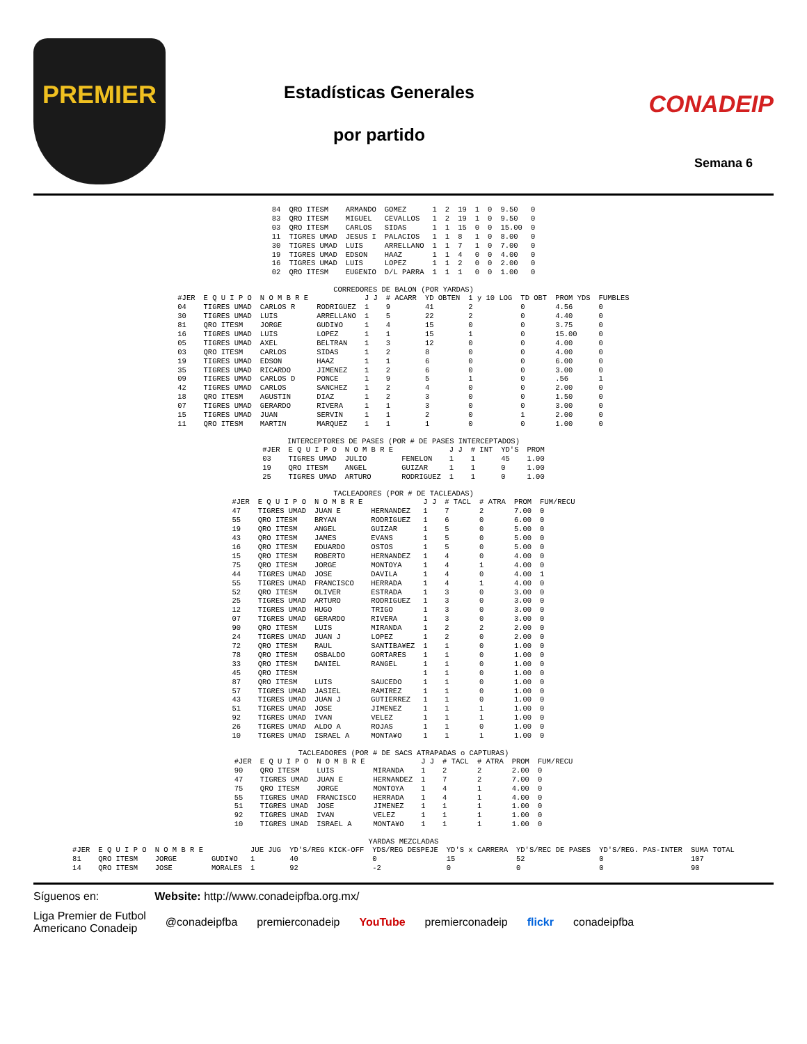PREMIER
Estadísticas Generales
por partido
CONADEIP
Semana 6
| 84 | QRO ITESM | ARMANDO | GOMEZ | 1 | 2 | 19 | 1 | 0 | 9.50 | 0 |
| 83 | QRO ITESM | MIGUEL | CEVALLOS | 1 | 2 | 19 | 1 | 0 | 9.50 | 0 |
| 03 | QRO ITESM | CARLOS | SIDAS | 1 | 1 | 15 | 0 | 0 | 15.00 | 0 |
| 11 | TIGRES UMAD | JESUS I | PALACIOS | 1 | 1 | 8 | 1 | 0 | 8.00 | 0 |
| 30 | TIGRES UMAD | LUIS | ARRELLANO | 1 | 1 | 7 | 1 | 0 | 7.00 | 0 |
| 19 | TIGRES UMAD | EDSON | HAAZ | 1 | 1 | 4 | 0 | 0 | 4.00 | 0 |
| 16 | TIGRES UMAD | LUIS | LOPEZ | 1 | 1 | 2 | 0 | 0 | 2.00 | 0 |
| 02 | QRO ITESM | EUGENIO | D/L PARRA | 1 | 1 | 1 | 0 | 0 | 1.00 | 0 |
CORREDORES DE BALON (POR YARDAS)
| #JER | E Q U I P O | N O M B R E | | J J | # ACARR | YD OBTEN | 1 y 10 LOG | TD OBT | PROM YDS | FUMBLES |
| --- | --- | --- | --- | --- | --- | --- | --- | --- | --- | --- |
| 04 | TIGRES UMAD | CARLOS R | RODRIGUEZ | 1 | 9 | 41 | 2 | 0 | 4.56 | 0 |
| 30 | TIGRES UMAD | LUIS | ARRELLANO | 1 | 5 | 22 | 2 | 0 | 4.40 | 0 |
| 81 | QRO ITESM | JORGE | GUDI¥O | 1 | 4 | 15 | 0 | 0 | 3.75 | 0 |
| 16 | TIGRES UMAD | LUIS | LOPEZ | 1 | 1 | 15 | 1 | 0 | 15.00 | 0 |
| 05 | TIGRES UMAD | AXEL | BELTRAN | 1 | 3 | 12 | 0 | 0 | 4.00 | 0 |
| 03 | QRO ITESM | CARLOS | SIDAS | 1 | 2 | 8 | 0 | 0 | 4.00 | 0 |
| 19 | TIGRES UMAD | EDSON | HAAZ | 1 | 1 | 6 | 0 | 0 | 6.00 | 0 |
| 35 | TIGRES UMAD | RICARDO | JIMENEZ | 1 | 2 | 6 | 0 | 0 | 3.00 | 0 |
| 09 | TIGRES UMAD | CARLOS D | PONCE | 1 | 9 | 5 | 1 | 0 | .56 | 1 |
| 42 | TIGRES UMAD | CARLOS | SANCHEZ | 1 | 2 | 4 | 0 | 0 | 2.00 | 0 |
| 18 | QRO ITESM | AGUSTIN | DIAZ | 1 | 2 | 3 | 0 | 0 | 1.50 | 0 |
| 07 | TIGRES UMAD | GERARDO | RIVERA | 1 | 1 | 3 | 0 | 0 | 3.00 | 0 |
| 15 | TIGRES UMAD | JUAN | SERVIN | 1 | 1 | 2 | 0 | 1 | 2.00 | 0 |
| 11 | QRO ITESM | MARTIN | MARQUEZ | 1 | 1 | 1 | 0 | 0 | 1.00 | 0 |
INTERCEPTORES DE PASES (POR # DE PASES INTERCEPTADOS)
| #JER | E Q U I P O | N O M B R E | | J J | # INT | YD'S | PROM |
| --- | --- | --- | --- | --- | --- | --- | --- |
| 03 | TIGRES UMAD | JULIO | FENELON | 1 | 1 | 45 | 1.00 |
| 19 | QRO ITESM | ANGEL | GUIZAR | 1 | 1 | 0 | 1.00 |
| 25 | TIGRES UMAD | ARTURO | RODRIGUEZ | 1 | 1 | 0 | 1.00 |
TACLEADORES (POR # DE TACLEADAS)
| #JER | E Q U I P O | N O M B R E | | J J | # TACL | # ATRA | PROM | FUM/RECU |
| --- | --- | --- | --- | --- | --- | --- | --- | --- |
| 47 | TIGRES UMAD | JUAN E | HERNANDEZ | 1 | 7 | 2 | 7.00 | 0 |
| 55 | QRO ITESM | BRYAN | RODRIGUEZ | 1 | 6 | 0 | 6.00 | 0 |
| 19 | QRO ITESM | ANGEL | GUIZAR | 1 | 5 | 0 | 5.00 | 0 |
| 43 | QRO ITESM | JAMES | EVANS | 1 | 5 | 0 | 5.00 | 0 |
| 16 | QRO ITESM | EDUARDO | OSTOS | 1 | 5 | 0 | 5.00 | 0 |
| 15 | QRO ITESM | ROBERTO | HERNANDEZ | 1 | 4 | 0 | 4.00 | 0 |
| 75 | QRO ITESM | JORGE | MONTOYA | 1 | 4 | 1 | 4.00 | 0 |
| 44 | TIGRES UMAD | JOSE | DAVILA | 1 | 4 | 0 | 4.00 | 1 |
| 55 | TIGRES UMAD | FRANCISCO | HERRADA | 1 | 4 | 1 | 4.00 | 0 |
| 52 | QRO ITESM | OLIVER | ESTRADA | 1 | 3 | 0 | 3.00 | 0 |
| 25 | TIGRES UMAD | ARTURO | RODRIGUEZ | 1 | 3 | 0 | 3.00 | 0 |
| 12 | TIGRES UMAD | HUGO | TRIGO | 1 | 3 | 0 | 3.00 | 0 |
| 07 | TIGRES UMAD | GERARDO | RIVERA | 1 | 3 | 0 | 3.00 | 0 |
| 90 | QRO ITESM | LUIS | MIRANDA | 1 | 2 | 2 | 2.00 | 0 |
| 24 | TIGRES UMAD | JUAN J | LOPEZ | 1 | 2 | 0 | 2.00 | 0 |
| 72 | QRO ITESM | RAUL | SANTIBA¥EZ | 1 | 1 | 0 | 1.00 | 0 |
| 78 | QRO ITESM | OSBALDO | GORTARES | 1 | 1 | 0 | 1.00 | 0 |
| 33 | QRO ITESM | DANIEL | RANGEL | 1 | 1 | 0 | 1.00 | 0 |
| 45 | QRO ITESM | | | 1 | 1 | 0 | 1.00 | 0 |
| 87 | QRO ITESM | LUIS | SAUCEDO | 1 | 1 | 0 | 1.00 | 0 |
| 57 | TIGRES UMAD | JASIEL | RAMIREZ | 1 | 1 | 0 | 1.00 | 0 |
| 43 | TIGRES UMAD | JUAN J | GUTIERREZ | 1 | 1 | 0 | 1.00 | 0 |
| 51 | TIGRES UMAD | JOSE | JIMENEZ | 1 | 1 | 1 | 1.00 | 0 |
| 92 | TIGRES UMAD | IVAN | VELEZ | 1 | 1 | 1 | 1.00 | 0 |
| 26 | TIGRES UMAD | ALDO A | ROJAS | 1 | 1 | 0 | 1.00 | 0 |
| 10 | TIGRES UMAD | ISRAEL A | MONTA¥O | 1 | 1 | 1 | 1.00 | 0 |
TACLEADORES (POR # DE SACS ATRAPADAS o CAPTURAS)
| #JER | E Q U I P O | N O M B R E | | J J | # TACL | # ATRA | PROM | FUM/RECU |
| --- | --- | --- | --- | --- | --- | --- | --- | --- |
| 90 | QRO ITESM | LUIS | MIRANDA | 1 | 2 | 2 | 2.00 | 0 |
| 47 | TIGRES UMAD | JUAN E | HERNANDEZ | 1 | 7 | 2 | 7.00 | 0 |
| 75 | QRO ITESM | JORGE | MONTOYA | 1 | 4 | 1 | 4.00 | 0 |
| 55 | TIGRES UMAD | FRANCISCO | HERRADA | 1 | 4 | 1 | 4.00 | 0 |
| 51 | TIGRES UMAD | JOSE | JIMENEZ | 1 | 1 | 1 | 1.00 | 0 |
| 92 | TIGRES UMAD | IVAN | VELEZ | 1 | 1 | 1 | 1.00 | 0 |
| 10 | TIGRES UMAD | ISRAEL A | MONTA¥O | 1 | 1 | 1 | 1.00 | 0 |
YARDAS MEZCLADAS
| #JER | E Q U I P O | N O M B R E | | JUE JUG | YD'S/REG KICK-OFF | YDS/REG DESPEJE | YD'S x CARRERA | YD'S/REC DE PASES | YD'S/REG. PAS-INTER | SUMA TOTAL |
| --- | --- | --- | --- | --- | --- | --- | --- | --- | --- | --- |
| 81 | QRO ITESM | JORGE | GUDI¥O | 1 | 40 | 0 | 15 | 52 | 0 | 107 |
| 14 | QRO ITESM | JOSE | MORALES | 1 | 92 | -2 | 0 | 0 | 0 | 90 |
Síguenos en: Website: http://www.conadeipfba.org.mx/
Liga Premier de Futbol
Americano Conadeip @conadeipfba premierconadeip YouTube premierconadeip flickr conadeipfba